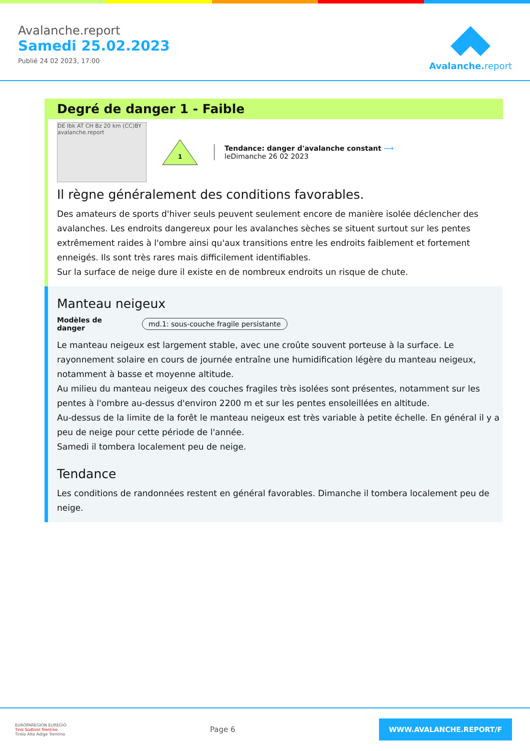Avalanche.report
Samedi 25.02.2023
Publié 24 02 2023, 17:00
Avalanche. report
Degré de danger 1 - Faible
DE Ibk AT CH Bz 20 km (CC)BY avalanche.report
1
Tendance: danger d'avalanche constant ⟶
leDimanche 26 02 2023
Il règne généralement des conditions favorables.
Des amateurs de sports d'hiver seuls peuvent seulement encore de manière isolée déclencher des avalanches. Les endroits dangereux pour les avalanches sèches se situent surtout sur les pentes extrêmement raides à l'ombre ainsi qu'aux transitions entre les endroits faiblement et fortement enneigés. Ils sont très rares mais difficilement identifiables.
Sur la surface de neige dure il existe en de nombreux endroits un risque de chute.
Manteau neigeux
Modèles de danger md.1: sous-couche fragile persistante
Le manteau neigeux est largement stable, avec une croûte souvent porteuse à la surface. Le rayonnement solaire en cours de journée entraîne une humidification légère du manteau neigeux, notamment à basse et moyenne altitude.
Au milieu du manteau neigeux des couches fragiles très isolées sont présentes, notamment sur les pentes à l'ombre au-dessus d'environ 2200 m et sur les pentes ensoleillées en altitude.
Au-dessus de la limite de la forêt le manteau neigeux est très variable à petite échelle. En général il y a peu de neige pour cette période de l'année.
Samedi il tombera localement peu de neige.
Tendance
Les conditions de randonnées restent en général favorables. Dimanche il tombera localement peu de neige.
EUROPAREGION EUREGIO
Tirol Südtirol Trentino
Tirolo Alto Adige Trentino
Page 6
WWW.AVALANCHE.REPORT/F